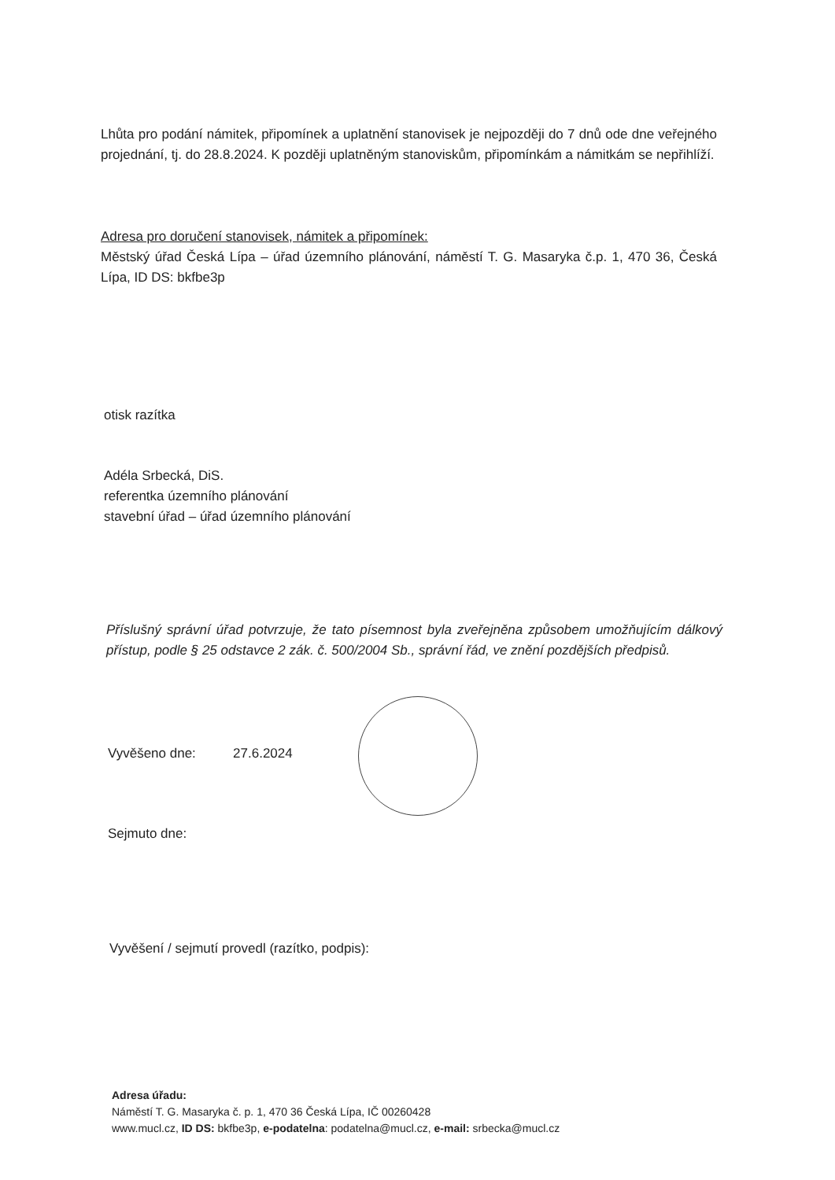Lhůta pro podání námitek, připomínek a uplatnění stanovisek je nejpozději do 7 dnů ode dne veřejného projednání, tj. do 28.8.2024. K později uplatněným stanoviskům, připomínkám a námitkám se nepřihlíží.
Adresa pro doručení stanovisek, námitek a připomínek:
Městský úřad Česká Lípa – úřad územního plánování, náměstí T. G. Masaryka č.p. 1, 470 36, Česká Lípa, ID DS: bkfbe3p
otisk razítka
Adéla Srbecká, DiS.
referentka územního plánování
stavební úřad – úřad územního plánování
Příslušný správní úřad potvrzuje, že tato písemnost byla zveřejněna způsobem umožňujícím dálkový přístup, podle § 25 odstavce 2 zák. č. 500/2004 Sb., správní řád, ve znění pozdějších předpisů.
Vyvěšeno dne: 27.6.2024
Sejmuto dne:
Vyvěšení / sejmutí provedl (razítko, podpis):
Adresa úřadu:
Náměstí T. G. Masaryka č. p. 1, 470 36 Česká Lípa, IČ 00260428
www.mucl.cz, ID DS: bkfbe3p, e-podatelna: podatelna@mucl.cz, e-mail: srbecka@mucl.cz